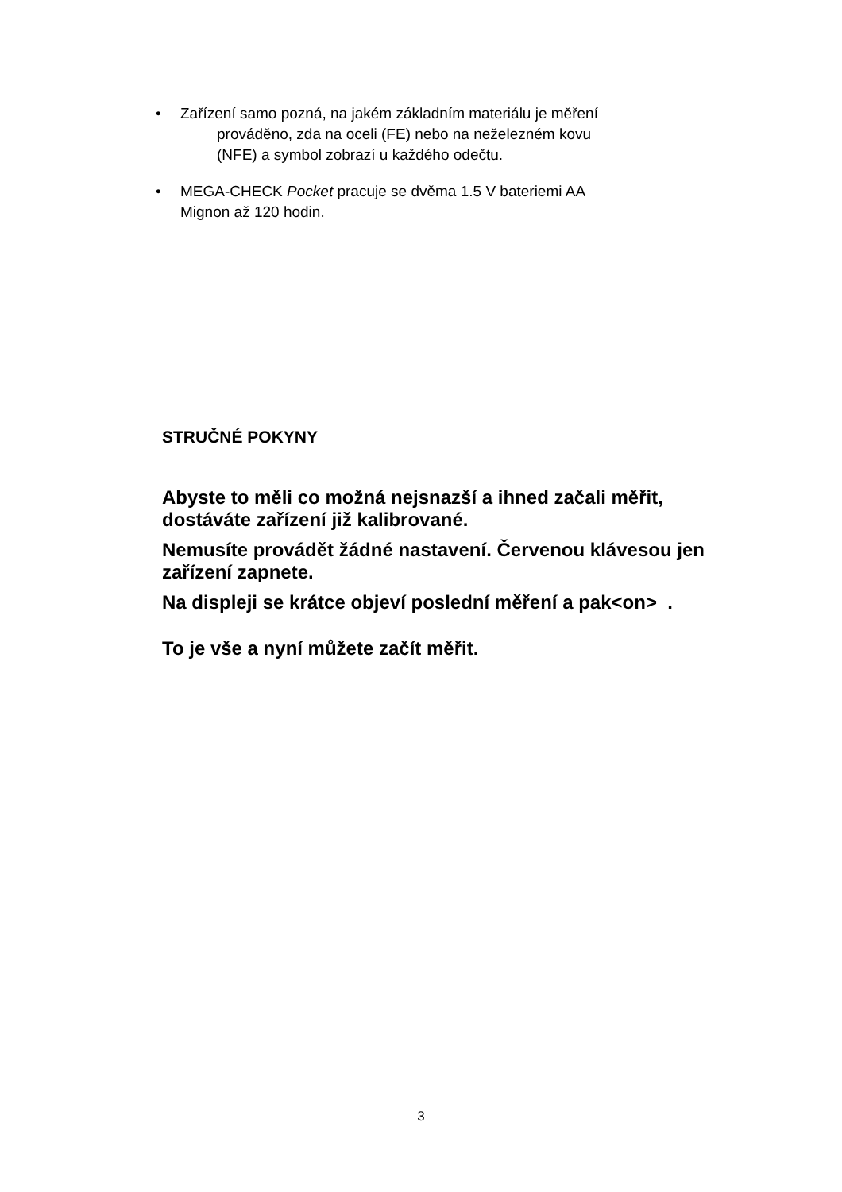•
Zařízení samo pozná, na jakém základním materiálu je měření
prováděno, zda na oceli (FE) nebo na neželezném kovu
(NFE) a symbol zobrazí u každého odečtu.
•
MEGA-CHECK Pocket pracuje se dvěma 1.5 V bateriemi AA
Mignon až 120 hodin.
STRUČNÉ POKYNY
Abyste to měli co možná nejsnazší a ihned začali měřit, dostáváte zařízení již kalibrované.
Nemusíte provádět žádné nastavení. Červenou klávesou jen zařízení zapnete.
Na displeji se krátce objeví poslední měření a pak<on> .
To je vše a nyní můžete začít měřit.
3